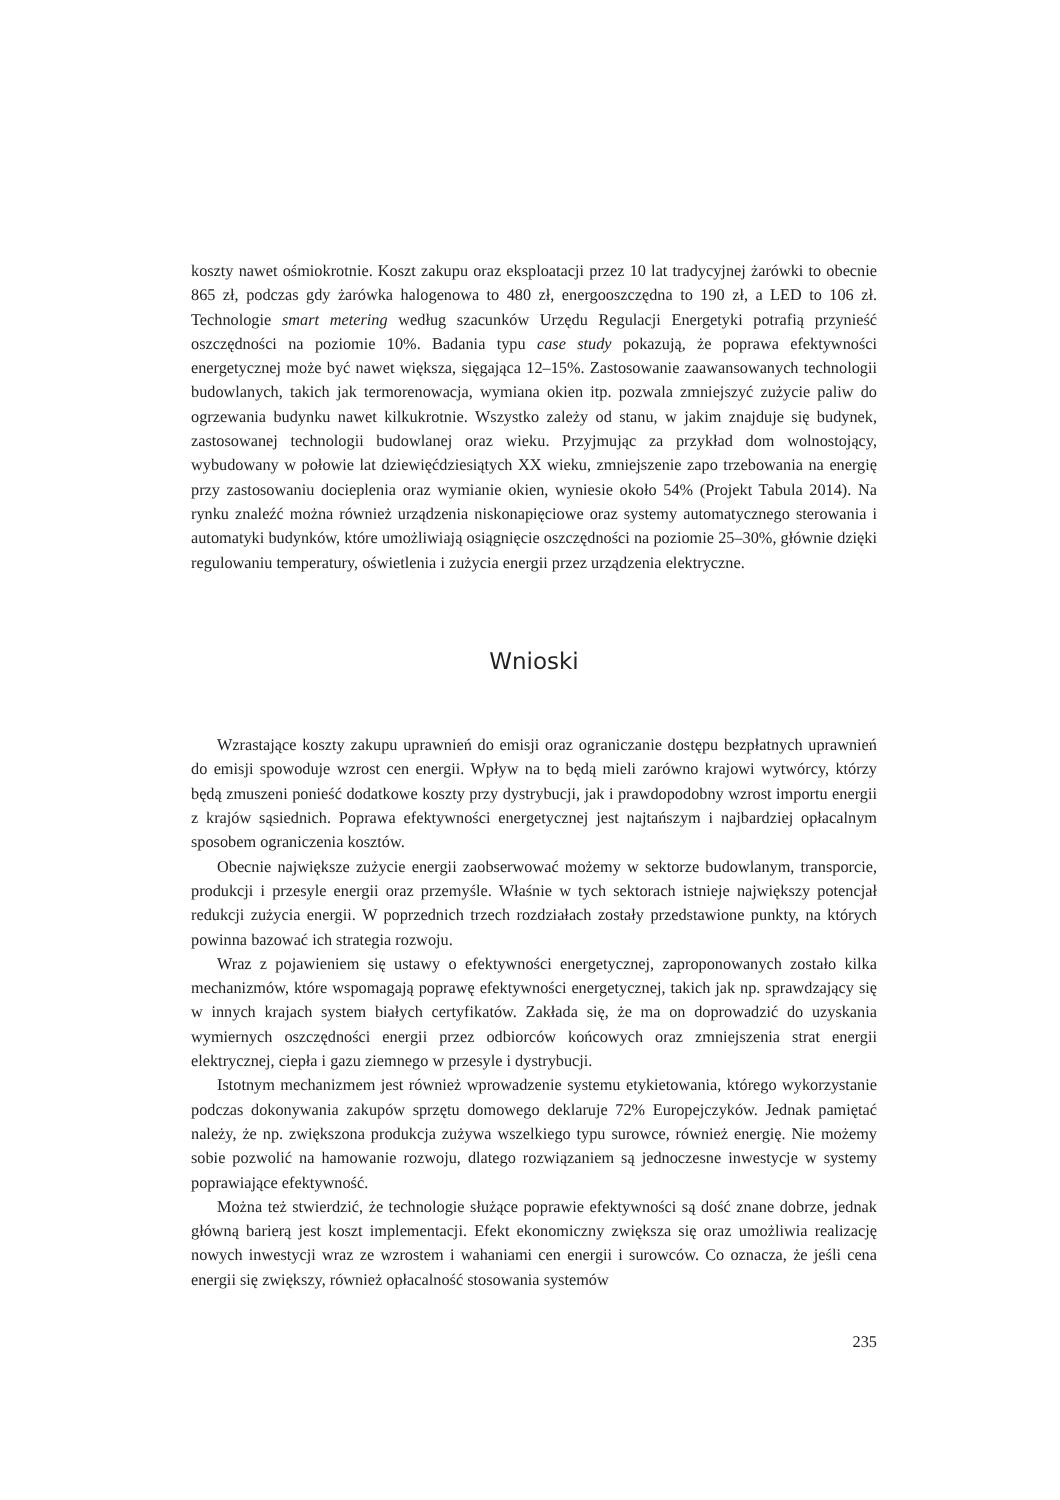koszty nawet ośmiokrotnie. Koszt zakupu oraz eksploatacji przez 10 lat tradycyjnej żarówki to obecnie 865 zł, podczas gdy żarówka halogenowa to 480 zł, energooszczędna to 190 zł, a LED to 106 zł. Technologie smart metering według szacunków Urzędu Regulacji Energetyki potrafią przynieść oszczędności na poziomie 10%. Badania typu case study pokazują, że poprawa efektywności energetycznej może być nawet większa, sięgająca 12–15%. Zastosowanie zaawansowanych technologii budowlanych, takich jak termorenowacja, wymiana okien itp. pozwala zmniejszyć zużycie paliw do ogrzewania budynku nawet kilkukrotnie. Wszystko zależy od stanu, w jakim znajduje się budynek, zastosowanej technologii budowlanej oraz wieku. Przyjmując za przykład dom wolnostojący, wybudowany w połowie lat dziewięćdziesiątych XX wieku, zmniejszenie zapo trzebowania na energię przy zastosowaniu docieplenia oraz wymianie okien, wyniesie około 54% (Projekt Tabula 2014). Na rynku znaleźć można również urządzenia niskonapięciowe oraz systemy automatycznego sterowania i automatyki budynków, które umożliwiają osiągnięcie oszczędności na poziomie 25–30%, głównie dzięki regulowaniu temperatury, oświetlenia i zużycia energii przez urządzenia elektryczne.
Wnioski
Wzrastające koszty zakupu uprawnień do emisji oraz ograniczanie dostępu bezpłatnych uprawnień do emisji spowoduje wzrost cen energii. Wpływ na to będą mieli zarówno krajowi wytwórcy, którzy będą zmuszeni ponieść dodatkowe koszty przy dystrybucji, jak i prawdopodobny wzrost importu energii z krajów sąsiednich. Poprawa efektywności energetycznej jest najtańszym i najbardziej opłacalnym sposobem ograniczenia kosztów.
Obecnie największe zużycie energii zaobserwować możemy w sektorze budowlanym, transporcie, produkcji i przesyle energii oraz przemyśle. Właśnie w tych sektorach istnieje największy potencjał redukcji zużycia energii. W poprzednich trzech rozdziałach zostały przedstawione punkty, na których powinna bazować ich strategia rozwoju.
Wraz z pojawieniem się ustawy o efektywności energetycznej, zaproponowanych zostało kilka mechanizmów, które wspomagają poprawę efektywności energetycznej, takich jak np. sprawdzający się w innych krajach system białych certyfikatów. Zakłada się, że ma on doprowadzić do uzyskania wymiernych oszczędności energii przez odbiorców końcowych oraz zmniejszenia strat energii elektrycznej, ciepła i gazu ziemnego w przesyle i dystrybucji.
Istotnym mechanizmem jest również wprowadzenie systemu etykietowania, którego wykorzystanie podczas dokonywania zakupów sprzętu domowego deklaruje 72% Europejczyków. Jednak pamiętać należy, że np. zwiększona produkcja zużywa wszelkiego typu surowce, również energię. Nie możemy sobie pozwolić na hamowanie rozwoju, dlatego rozwiązaniem są jednoczesne inwestycje w systemy poprawiające efektywność.
Można też stwierdzić, że technologie służące poprawie efektywności są dość znane dobrze, jednak główną barierą jest koszt implementacji. Efekt ekonomiczny zwiększa się oraz umożliwia realizację nowych inwestycji wraz ze wzrostem i wahaniami cen energii i surowców. Co oznacza, że jeśli cena energii się zwiększy, również opłacalność stosowania systemów
235